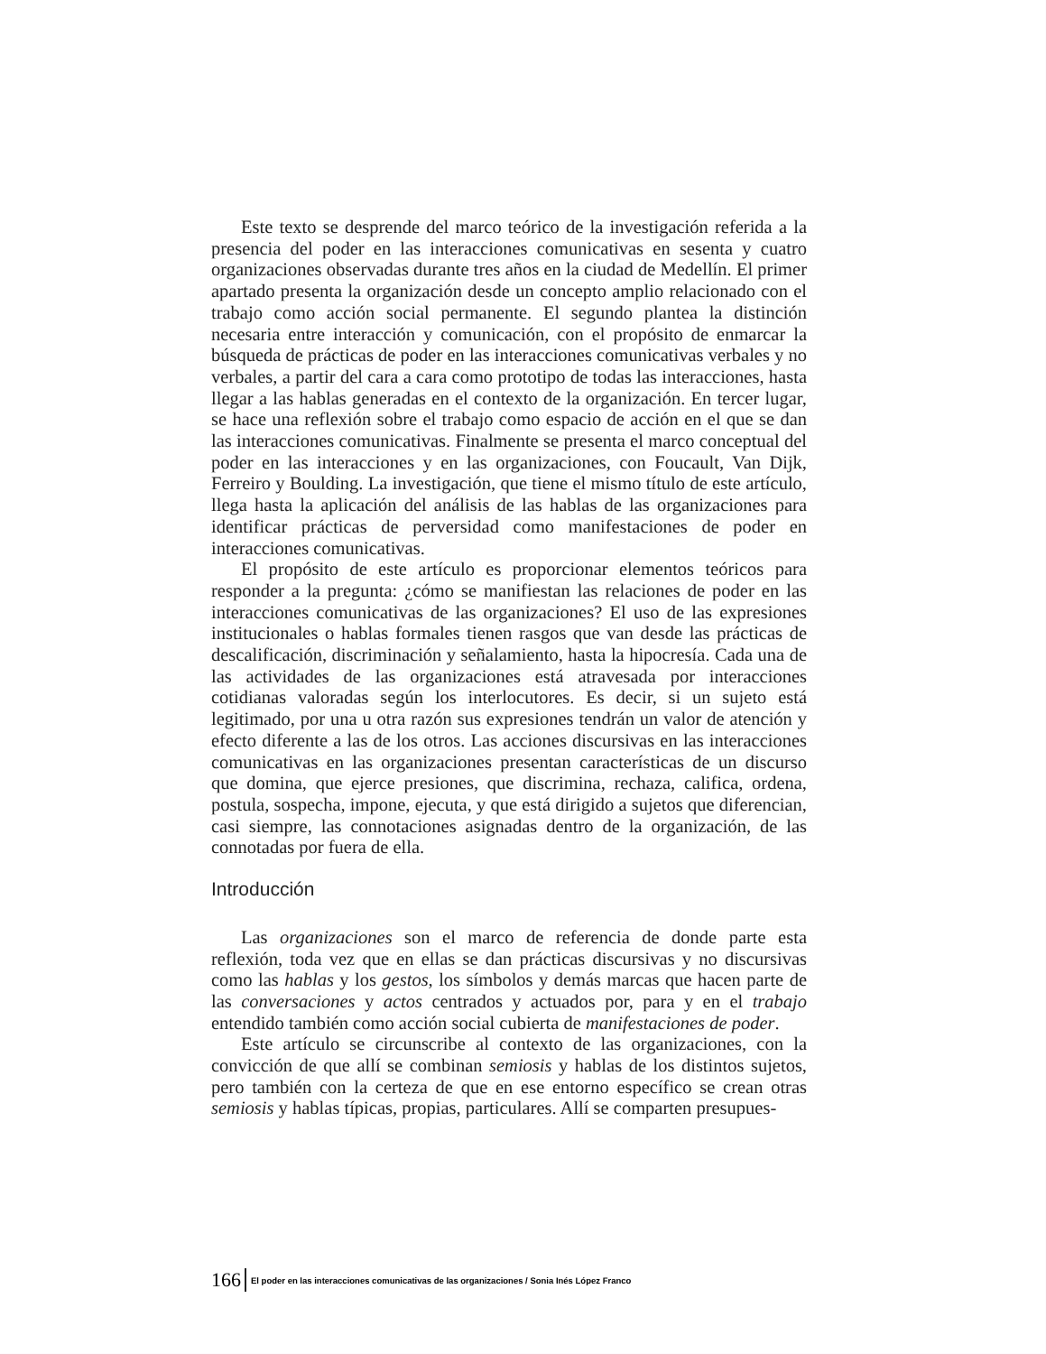Este texto se desprende del marco teórico de la investigación referida a la presencia del poder en las interacciones comunicativas en sesenta y cuatro organizaciones observadas durante tres años en la ciudad de Medellín. El primer apartado presenta la organización desde un concepto amplio relacionado con el trabajo como acción social permanente. El segundo plantea la distinción necesaria entre interacción y comunicación, con el propósito de enmarcar la búsqueda de prácticas de poder en las interacciones comunicativas verbales y no verbales, a partir del cara a cara como prototipo de todas las interacciones, hasta llegar a las hablas generadas en el contexto de la organización. En tercer lugar, se hace una reflexión sobre el trabajo como espacio de acción en el que se dan las interacciones comunicativas. Finalmente se presenta el marco conceptual del poder en las interacciones y en las organizaciones, con Foucault, Van Dijk, Ferreiro y Boulding. La investigación, que tiene el mismo título de este artículo, llega hasta la aplicación del análisis de las hablas de las organizaciones para identificar prácticas de perversidad como manifestaciones de poder en interacciones comunicativas.
El propósito de este artículo es proporcionar elementos teóricos para responder a la pregunta: ¿cómo se manifiestan las relaciones de poder en las interacciones comunicativas de las organizaciones? El uso de las expresiones institucionales o hablas formales tienen rasgos que van desde las prácticas de descalificación, discriminación y señalamiento, hasta la hipocresía. Cada una de las actividades de las organizaciones está atravesada por interacciones cotidianas valoradas según los interlocutores. Es decir, si un sujeto está legitimado, por una u otra razón sus expresiones tendrán un valor de atención y efecto diferente a las de los otros. Las acciones discursivas en las interacciones comunicativas en las organizaciones presentan características de un discurso que domina, que ejerce presiones, que discrimina, rechaza, califica, ordena, postula, sospecha, impone, ejecuta, y que está dirigido a sujetos que diferencian, casi siempre, las connotaciones asignadas dentro de la organización, de las connotadas por fuera de ella.
Introducción
Las organizaciones son el marco de referencia de donde parte esta reflexión, toda vez que en ellas se dan prácticas discursivas y no discursivas como las hablas y los gestos, los símbolos y demás marcas que hacen parte de las conversaciones y actos centrados y actuados por, para y en el trabajo entendido también como acción social cubierta de manifestaciones de poder.
Este artículo se circunscribe al contexto de las organizaciones, con la convicción de que allí se combinan semiosis y hablas de los distintos sujetos, pero también con la certeza de que en ese entorno específico se crean otras semiosis y hablas típicas, propias, particulares. Allí se comparten presupues-
166 El poder en las interacciones comunicativas de las organizaciones / Sonia Inés López Franco